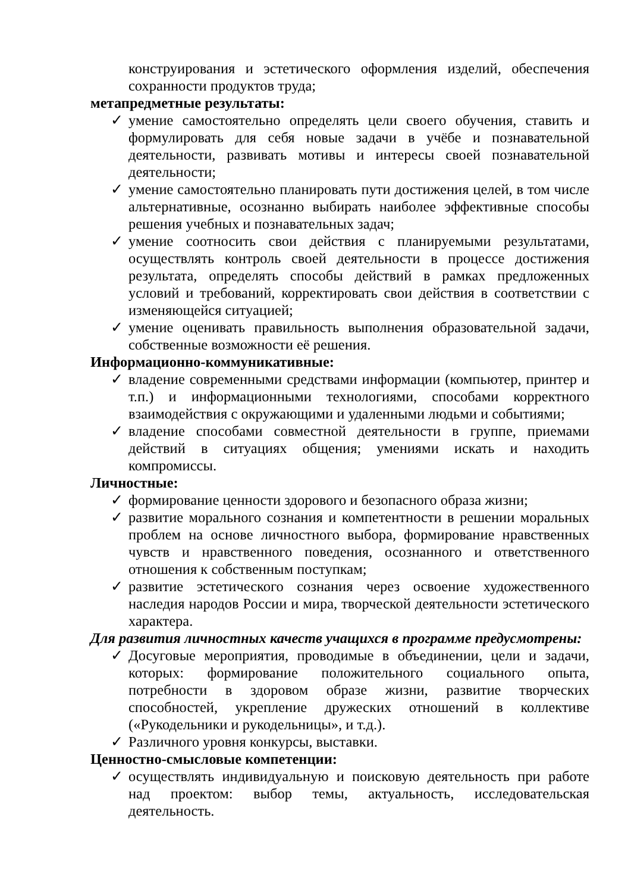конструирования и эстетического оформления изделий, обеспечения сохранности продуктов труда;
метапредметные результаты:
✓ умение самостоятельно определять цели своего обучения, ставить и формулировать для себя новые задачи в учёбе и познавательной деятельности, развивать мотивы и интересы своей познавательной деятельности;
✓ умение самостоятельно планировать пути достижения целей, в том числе альтернативные, осознанно выбирать наиболее эффективные способы решения учебных и познавательных задач;
✓ умение соотносить свои действия с планируемыми результатами, осуществлять контроль своей деятельности в процессе достижения результата, определять способы действий в рамках предложенных условий и требований, корректировать свои действия в соответствии с изменяющейся ситуацией;
✓ умение оценивать правильность выполнения образовательной задачи, собственные возможности её решения.
Информационно-коммуникативные:
✓ владение современными средствами информации (компьютер, принтер и т.п.) и информационными технологиями, способами корректного взаимодействия с окружающими и удаленными людьми и событиями;
✓ владение способами совместной деятельности в группе, приемами действий в ситуациях общения; умениями искать и находить компромиссы.
Личностные:
✓ формирование ценности здорового и безопасного образа жизни;
✓ развитие морального сознания и компетентности в решении моральных проблем на основе личностного выбора, формирование нравственных чувств и нравственного поведения, осознанного и ответственного отношения к собственным поступкам;
✓ развитие эстетического сознания через освоение художественного наследия народов России и мира, творческой деятельности эстетического характера.
Для развития личностных качеств учащихся в программе предусмотрены:
✓ Досуговые мероприятия, проводимые в объединении, цели и задачи, которых: формирование положительного социального опыта, потребности в здоровом образе жизни, развитие творческих способностей, укрепление дружеских отношений в коллективе («Рукодельники и рукодельницы», и т.д.).
✓ Различного уровня конкурсы, выставки.
Ценностно-смысловые компетенции:
✓ осуществлять индивидуальную и поисковую деятельность при работе над проектом: выбор темы, актуальность, исследовательская деятельность.